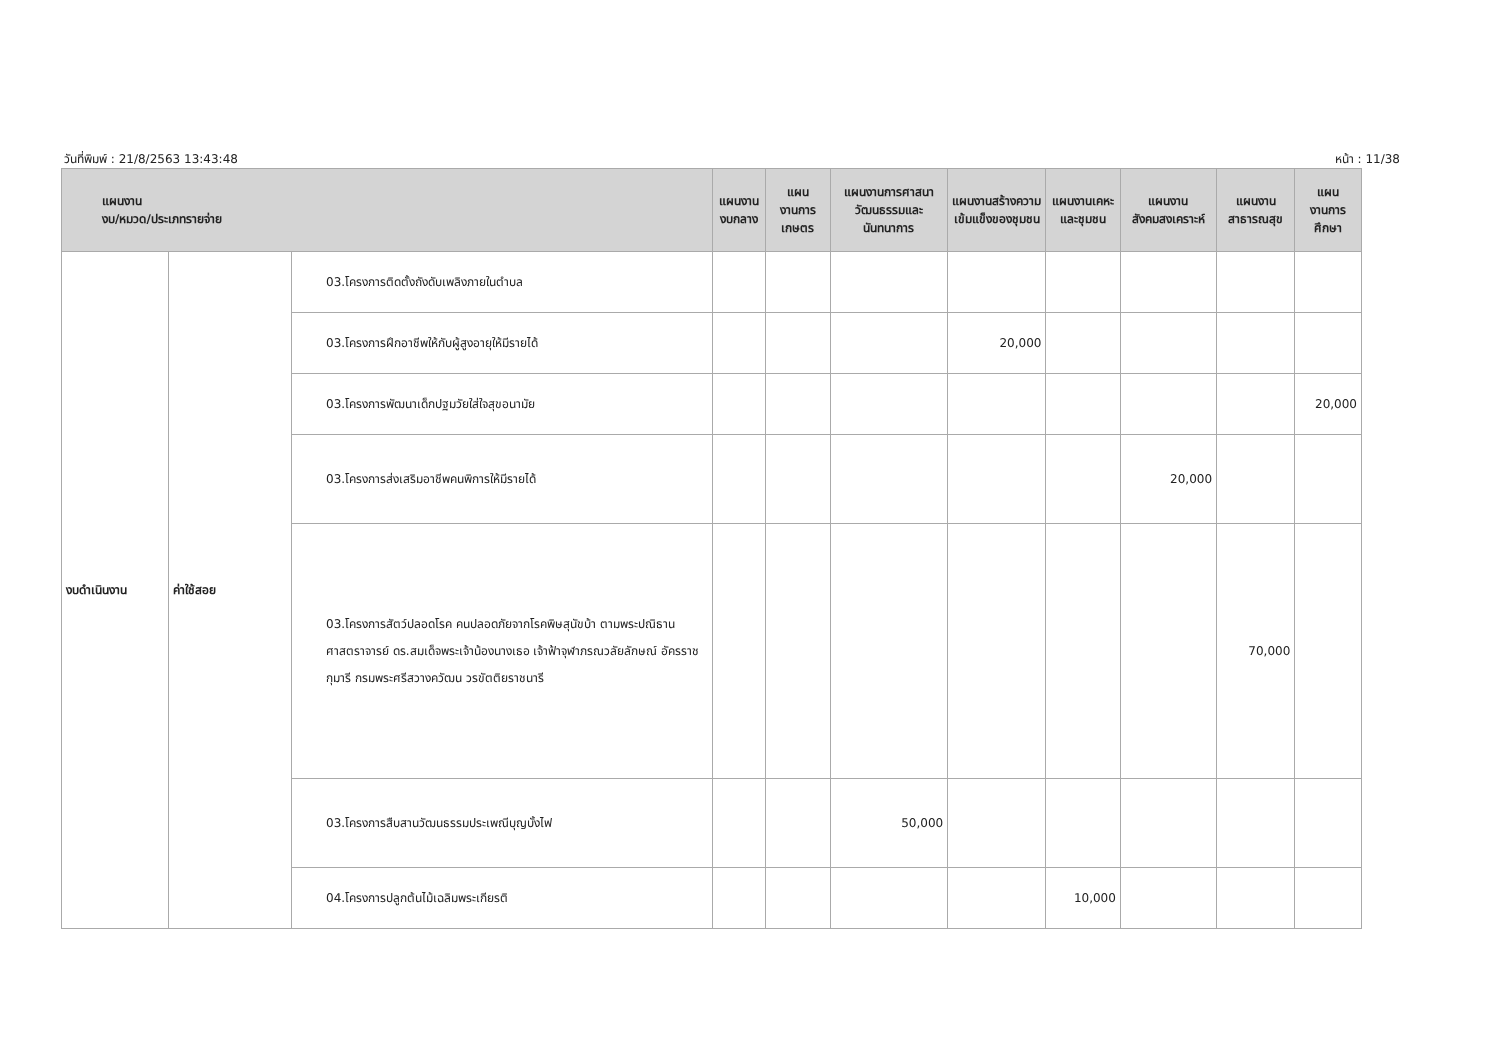วันที่พิมพ์ : 21/8/2563 13:43:48 หน้า : 11/38
| แผนงาน งบ/หมวด/ประเภทรายจ่าย | | | แผนงานงบกลาง | แผนงานการเกษตร | แผนงานการศาสนา วัฒนธรรมและนันทนาการ | แผนงานสร้างความเข้มแข็งของชุมชน | แผนงานเคหะและชุมชน | แผนงานสังคมสงเคราะห์ | แผนงานสาธารณสุข | แผนงานการศึกษา |
| --- | --- | --- | --- | --- | --- | --- | --- | --- | --- | --- |
| งบดำเนินงาน | ค่าใช้สอย | 03.โครงการติดตั้งถังดับเพลิงภายในตำบล | | | | | | | | |
| | | 03.โครงการฝึกอาชีพให้กับผู้สูงอายุให้มีรายได้ | | | | 20,000 | | | | |
| | | 03.โครงการพัฒนาเด็กปฐมวัยใส่ใจสุขอนามัย | | | | | | | | 20,000 |
| | | 03.โครงการส่งเสริมอาชีพคนพิการให้มีรายได้ | | | | | | 20,000 | | |
| | | 03.โครงการสัตว์ปลอดโรค คนปลอดภัยจากโรคพิษสุนัขบ้า ตามพระปณิธานศาสตราจารย์ ดร.สมเด็จพระเจ้าน้องนางเธอ เจ้าฟ้าจุฬาภรณวลัยลักษณ์ อัครราชกุมารี กรมพระศรีสวางควัฒน วรขัตติยราชนารี | | | | | | | 70,000 | |
| | | 03.โครงการสืบสานวัฒนธรรมประเพณีบุญบั้งไฟ | | | 50,000 | | | | | |
| | | 04.โครงการปลูกต้นไม้เฉลิมพระเกียรติ | | | | | 10,000 | | | |